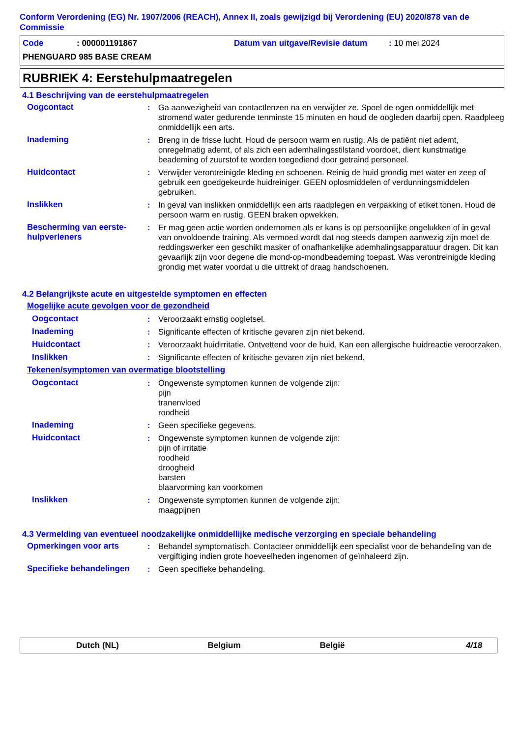Conform Verordening (EG) Nr. 1907/2006 (REACH), Annex II, zoals gewijzigd bij Verordening (EU) 2020/878 van de Commissie
Code: 000001191867 Datum van uitgave/Revisie datum: 10 mei 2024
PHENGUARD 985 BASE CREAM
RUBRIEK 4: Eerstehulpmaatregelen
4.1 Beschrijving van de eerstehulpmaatregelen
Oogcontact : Ga aanwezigheid van contactlenzen na en verwijder ze. Spoel de ogen onmiddellijk met stromend water gedurende tenminste 15 minuten en houd de oogleden daarbij open. Raadpleeg onmiddellijk een arts.
Inademing : Breng in de frisse lucht. Houd de persoon warm en rustig. Als de patiënt niet ademt, onregelmatig ademt, of als zich een ademhalingsstilstand voordoet, dient kunstmatige beademing of zuurstof te worden toegediend door getraind personeel.
Huidcontact : Verwijder verontreinigde kleding en schoenen. Reinig de huid grondig met water en zeep of gebruik een goedgekeurde huidreiniger. GEEN oplosmiddelen of verdunningsmiddelen gebruiken.
Inslikken : In geval van inslikken onmiddellijk een arts raadplegen en verpakking of etiket tonen. Houd de persoon warm en rustig. GEEN braken opwekken.
Bescherming van eerste-hulpverleners
: Er mag geen actie worden ondernomen als er kans is op persoonlijke ongelukken of in geval van onvoldoende training. Als vermoed wordt dat nog steeds dampen aanwezig zijn moet de reddingswerker een geschikt masker of onafhankelijke ademhalingsapparatuur dragen. Dit kan gevaarlijk zijn voor degene die mond-op-mondbeademing toepast. Was verontreinigde kleding grondig met water voordat u die uittrekt of draag handschoenen.
4.2 Belangrijkste acute en uitgestelde symptomen en effecten
Mogelijke acute gevolgen voor de gezondheid
Oogcontact : Veroorzaakt ernstig oogletsel.
Inademing : Significante effecten of kritische gevaren zijn niet bekend.
Huidcontact : Veroorzaakt huidirritatie. Ontvettend voor de huid. Kan een allergische huidreactie veroorzaken.
Inslikken : Significante effecten of kritische gevaren zijn niet bekend.
Tekenen/symptomen van overmatige blootstelling
Oogcontact : Ongewenste symptomen kunnen de volgende zijn:
pijn
tranenvloed
roodheid
Inademing : Geen specifieke gegevens.
Huidcontact : Ongewenste symptomen kunnen de volgende zijn:
pijn of irritatie
roodheid
droogheid
barsten
blaarvorming kan voorkomen
Inslikken : Ongewenste symptomen kunnen de volgende zijn:
maagpijnen
4.3 Vermelding van eventueel noodzakelijke onmiddellijke medische verzorging en speciale behandeling
Opmerkingen voor arts : Behandel symptomatisch. Contacteer onmiddellijk een specialist voor de behandeling van de vergiftiging indien grote hoeveelheden ingenomen of geïnhaleerd zijn.
Specifieke behandelingen : Geen specifieke behandeling.
Dutch (NL) Belgium België 4/18